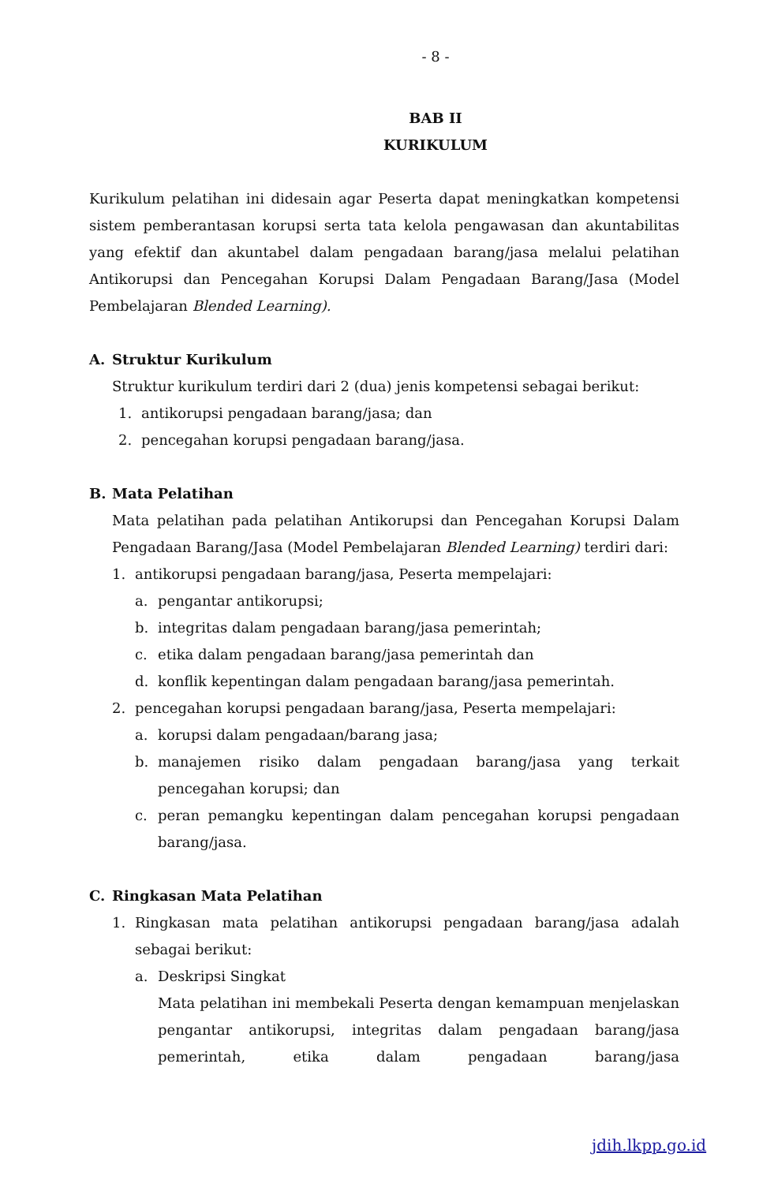- 8 -
BAB II
KURIKULUM
Kurikulum pelatihan ini didesain agar Peserta dapat meningkatkan kompetensi sistem pemberantasan korupsi serta tata kelola pengawasan dan akuntabilitas yang efektif dan akuntabel dalam pengadaan barang/jasa melalui pelatihan Antikorupsi dan Pencegahan Korupsi Dalam Pengadaan Barang/Jasa (Model Pembelajaran Blended Learning).
A. Struktur Kurikulum
Struktur kurikulum terdiri dari 2 (dua) jenis kompetensi sebagai berikut:
1. antikorupsi pengadaan barang/jasa; dan
2. pencegahan korupsi pengadaan barang/jasa.
B. Mata Pelatihan
Mata pelatihan pada pelatihan Antikorupsi dan Pencegahan Korupsi Dalam Pengadaan Barang/Jasa (Model Pembelajaran Blended Learning) terdiri dari:
1. antikorupsi pengadaan barang/jasa, Peserta mempelajari:
a. pengantar antikorupsi;
b. integritas dalam pengadaan barang/jasa pemerintah;
c. etika dalam pengadaan barang/jasa pemerintah dan
d. konflik kepentingan dalam pengadaan barang/jasa pemerintah.
2. pencegahan korupsi pengadaan barang/jasa, Peserta mempelajari:
a. korupsi dalam pengadaan/barang jasa;
b. manajemen risiko dalam pengadaan barang/jasa yang terkait pencegahan korupsi; dan
c. peran pemangku kepentingan dalam pencegahan korupsi pengadaan barang/jasa.
C. Ringkasan Mata Pelatihan
1. Ringkasan mata pelatihan antikorupsi pengadaan barang/jasa adalah sebagai berikut:
a. Deskripsi Singkat
Mata pelatihan ini membekali Peserta dengan kemampuan menjelaskan pengantar antikorupsi, integritas dalam pengadaan barang/jasa pemerintah, etika dalam pengadaan barang/jasa
jdih.lkpp.go.id